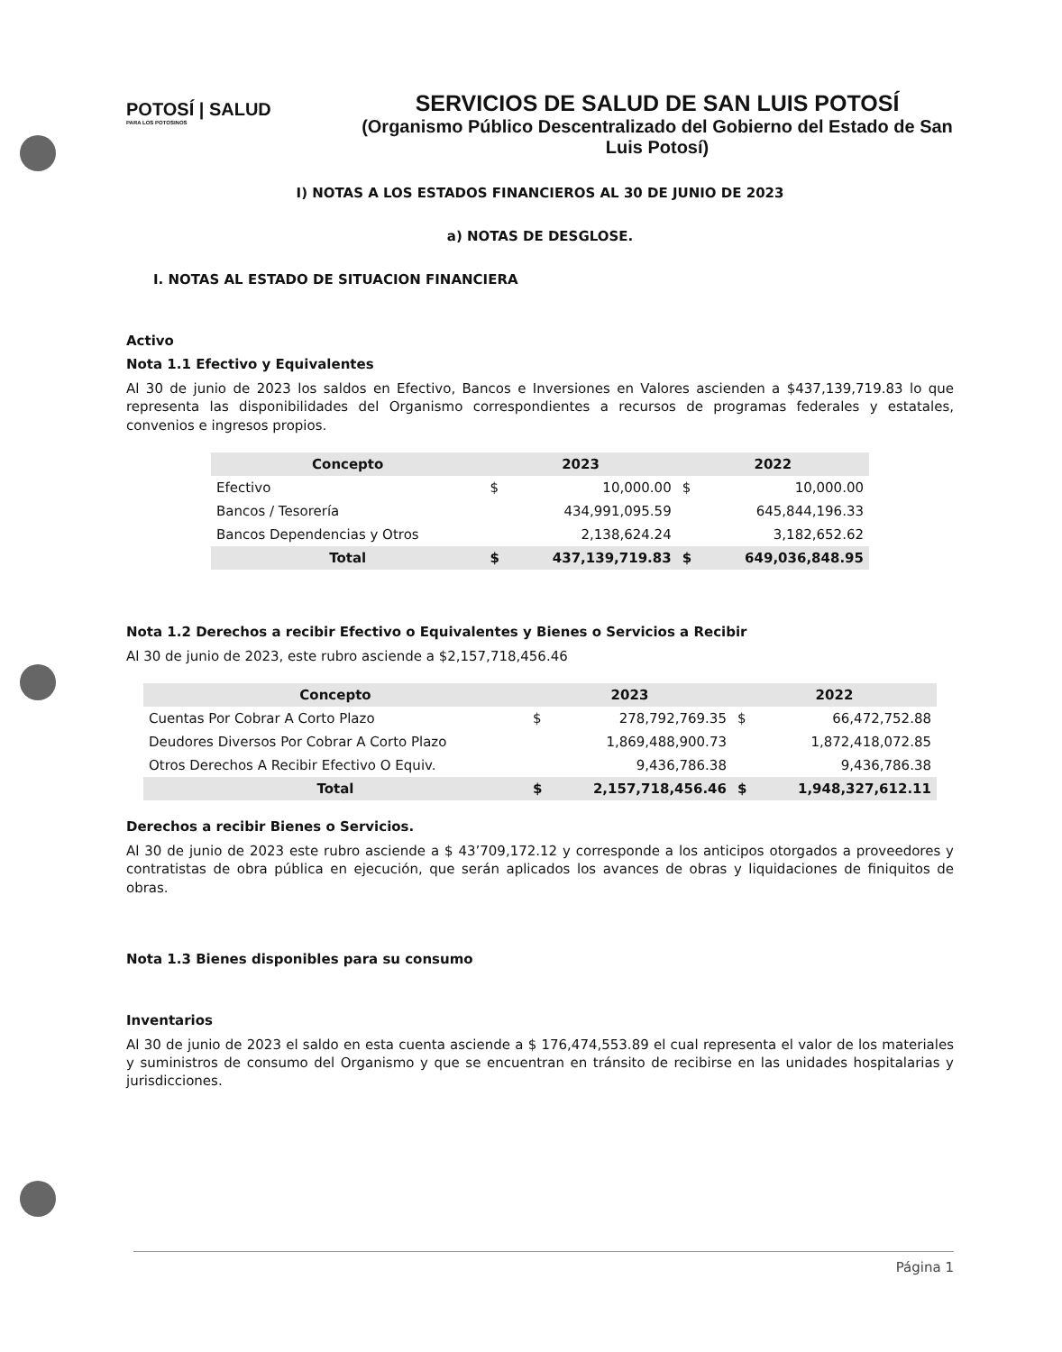POTOSÍ | SALUD
PARA LOS POTOSINOS
SERVICIOS DE SALUD DE SAN LUIS POTOSÍ
(Organismo Público Descentralizado del Gobierno del Estado de San Luis Potosí)
I) NOTAS A LOS ESTADOS FINANCIEROS AL 30 DE JUNIO DE 2023
a) NOTAS DE DESGLOSE.
I. NOTAS AL ESTADO DE SITUACION FINANCIERA
Activo
Nota 1.1 Efectivo y Equivalentes
Al 30 de junio de 2023 los saldos en Efectivo, Bancos e Inversiones en Valores ascienden a $437,139,719.83 lo que representa las disponibilidades del Organismo correspondientes a recursos de programas federales y estatales, convenios e ingresos propios.
| Concepto | 2023 | | 2022 | |
| --- | --- | --- | --- | --- |
| Efectivo | $ | 10,000.00 | $ | 10,000.00 |
| Bancos / Tesorería | | 434,991,095.59 | | 645,844,196.33 |
| Bancos Dependencias y Otros | | 2,138,624.24 | | 3,182,652.62 |
| Total | $ | 437,139,719.83 | $ | 649,036,848.95 |
Nota 1.2 Derechos a recibir Efectivo o Equivalentes y Bienes o Servicios a Recibir
Al 30 de junio de 2023, este rubro asciende a $2,157,718,456.46
| Concepto | 2023 | | 2022 | |
| --- | --- | --- | --- | --- |
| Cuentas Por Cobrar A Corto Plazo | $ | 278,792,769.35 | $ | 66,472,752.88 |
| Deudores Diversos Por Cobrar A Corto Plazo | | 1,869,488,900.73 | | 1,872,418,072.85 |
| Otros Derechos A Recibir Efectivo O Equiv. | | 9,436,786.38 | | 9,436,786.38 |
| Total | $ | 2,157,718,456.46 | $ | 1,948,327,612.11 |
Derechos a recibir Bienes o Servicios.
Al 30 de junio de 2023 este rubro asciende a $ 43’709,172.12 y corresponde a los anticipos otorgados a proveedores y contratistas de obra pública en ejecución, que serán aplicados los avances de obras y liquidaciones de finiquitos de obras.
Nota 1.3 Bienes disponibles para su consumo
Inventarios
Al 30 de junio de 2023 el saldo en esta cuenta asciende a $ 176,474,553.89 el cual representa el valor de los materiales y suministros de consumo del Organismo y que se encuentran en tránsito de recibirse en las unidades hospitalarias y jurisdicciones.
Página 1